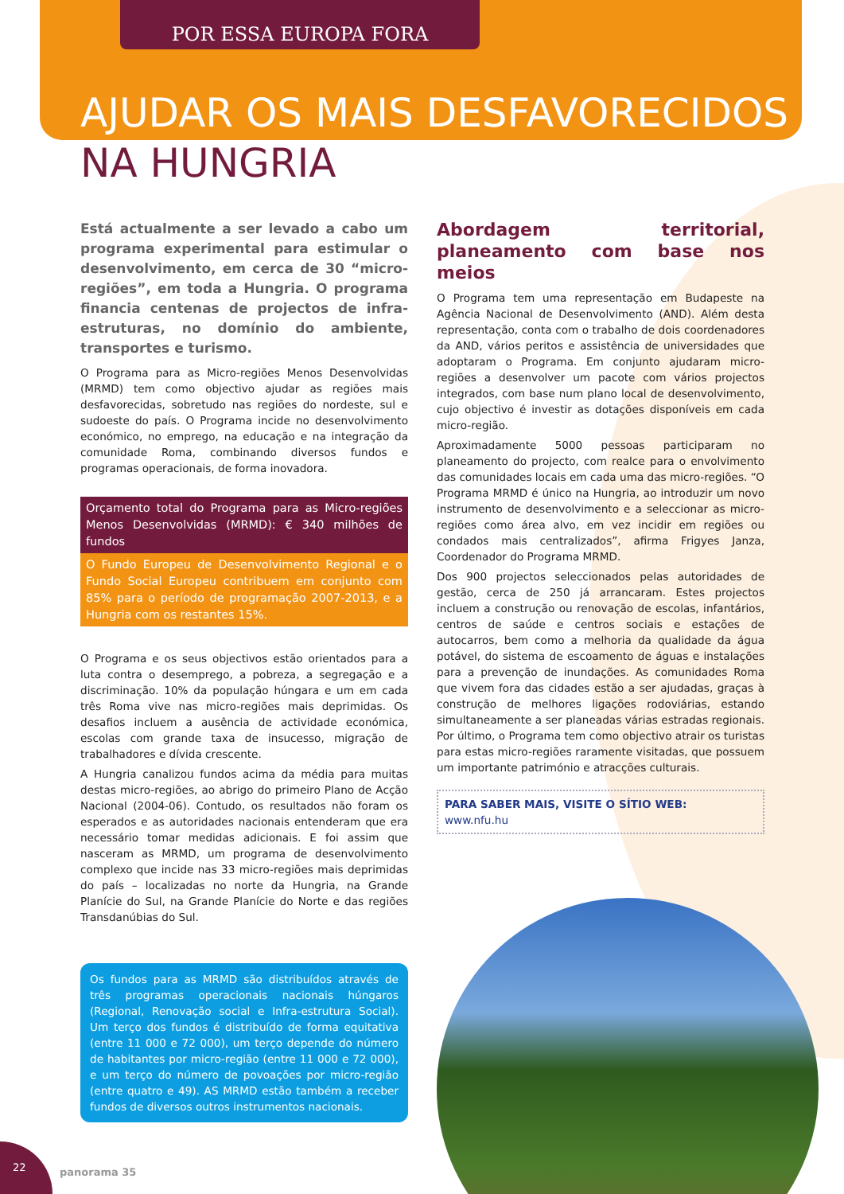POR ESSA EUROPA FORA
AJUDAR OS MAIS DESFAVORECIDOS
NA HUNGRIA
Está actualmente a ser levado a cabo um programa experimental para estimular o desenvolvimento, em cerca de 30 “micro-regiões”, em toda a Hungria. O programa financia centenas de projectos de infra-estruturas, no domínio do ambiente, transportes e turismo.
O Programa para as Micro-regiões Menos Desenvolvidas (MRMD) tem como objectivo ajudar as regiões mais desfavorecidas, sobretudo nas regiões do nordeste, sul e sudoeste do país. O Programa incide no desenvolvimento económico, no emprego, na educação e na integração da comunidade Roma, combinando diversos fundos e programas operacionais, de forma inovadora.
Orçamento total do Programa para as Micro-regiões Menos Desenvolvidas (MRMD): € 340 milhões de fundos
O Fundo Europeu de Desenvolvimento Regional e o Fundo Social Europeu contribuem em conjunto com 85% para o período de programação 2007-2013, e a Hungria com os restantes 15%.
O Programa e os seus objectivos estão orientados para a luta contra o desemprego, a pobreza, a segregação e a discriminação. 10% da população húngara e um em cada três Roma vive nas micro-regiões mais deprimidas. Os desafios incluem a ausência de actividade económica, escolas com grande taxa de insucesso, migração de trabalhadores e dívida crescente.
A Hungria canalizou fundos acima da média para muitas destas micro-regiões, ao abrigo do primeiro Plano de Acção Nacional (2004-06). Contudo, os resultados não foram os esperados e as autoridades nacionais entenderam que era necessário tomar medidas adicionais. E foi assim que nasceram as MRMD, um programa de desenvolvimento complexo que incide nas 33 micro-regiões mais deprimidas do país – localizadas no norte da Hungria, na Grande Planície do Sul, na Grande Planície do Norte e das regiões Transdanúbias do Sul.
Os fundos para as MRMD são distribuídos através de três programas operacionais nacionais húngaros (Regional, Renovação social e Infra-estrutura Social). Um terço dos fundos é distribuído de forma equitativa (entre 11 000 e 72 000), um terço depende do número de habitantes por micro-região (entre 11 000 e 72 000), e um terço do número de povoações por micro-região (entre quatro e 49). AS MRMD estão também a receber fundos de diversos outros instrumentos nacionais.
Abordagem territorial, planeamento com base nos meios
O Programa tem uma representação em Budapeste na Agência Nacional de Desenvolvimento (AND). Além desta representação, conta com o trabalho de dois coordenadores da AND, vários peritos e assistência de universidades que adoptaram o Programa. Em conjunto ajudaram micro-regiões a desenvolver um pacote com vários projectos integrados, com base num plano local de desenvolvimento, cujo objectivo é investir as dotações disponíveis em cada micro-região.
Aproximadamente 5000 pessoas participaram no planeamento do projecto, com realce para o envolvimento das comunidades locais em cada uma das micro-regiões. “O Programa MRMD é único na Hungria, ao introduzir um novo instrumento de desenvolvimento e a seleccionar as micro-regiões como área alvo, em vez incidir em regiões ou condados mais centralizados”, afirma Frigyes Janza, Coordenador do Programa MRMD.
Dos 900 projectos seleccionados pelas autoridades de gestão, cerca de 250 já arrancaram. Estes projectos incluem a construção ou renovação de escolas, infantários, centros de saúde e centros sociais e estações de autocarros, bem como a melhoria da qualidade da água potável, do sistema de escoamento de águas e instalações para a prevenção de inundações. As comunidades Roma que vivem fora das cidades estão a ser ajudadas, graças à construção de melhores ligações rodoviárias, estando simultaneamente a ser planeadas várias estradas regionais. Por último, o Programa tem como objectivo atrair os turistas para estas micro-regiões raramente visitadas, que possuem um importante património e atracções culturais.
PARA SABER MAIS, VISITE O SÍTIO WEB:
www.nfu.hu
22
panorama 35